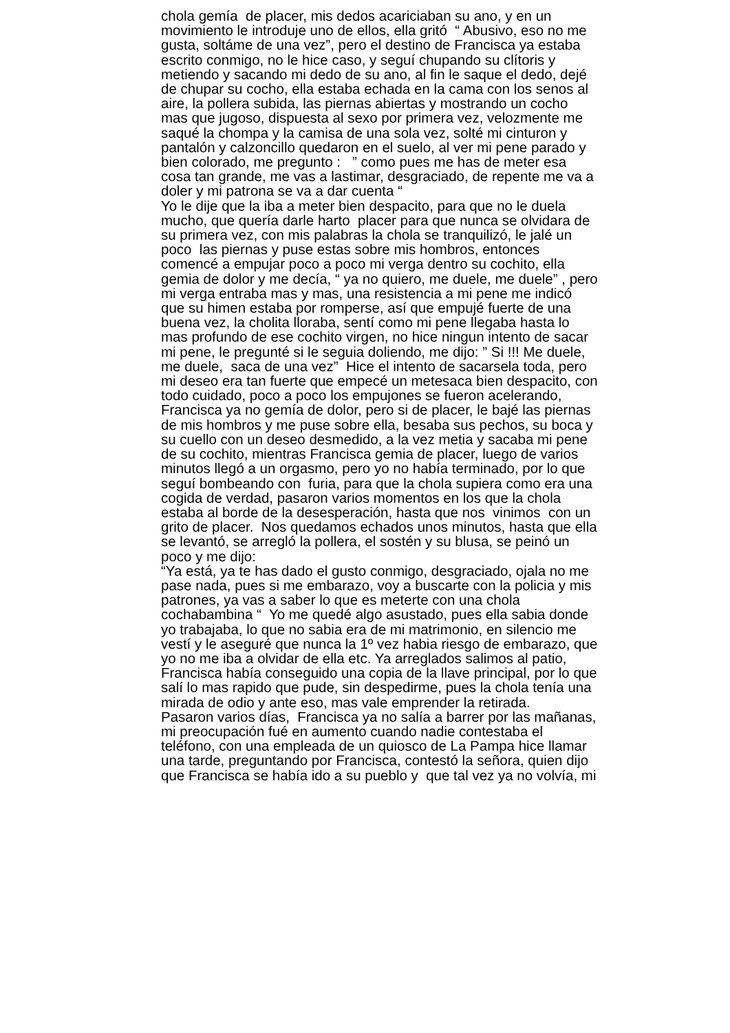chola gemía de placer, mis dedos acariciaban su ano, y en un
movimiento le introduje uno de ellos, ella gritó “ Abusivo, eso no me
gusta, soltáme de una vez”, pero el destino de Francisca ya estaba
escrito conmigo, no le hice caso, y seguí chupando su clítoris y
metiendo y sacando mi dedo de su ano, al fin le saque el dedo, dejé
de chupar su cocho, ella estaba echada en la cama con los senos al
aire, la pollera subida, las piernas abiertas y mostrando un cocho
mas que jugoso, dispuesta al sexo por primera vez, velozmente me
saqué la chompa y la camisa de una sola vez, solté mi cinturon y
pantalón y calzoncillo quedaron en el suelo, al ver mi pene parado y
bien colorado, me pregunto : ” como pues me has de meter esa
cosa tan grande, me vas a lastimar, desgraciado, de repente me va a
doler y mi patrona se va a dar cuenta “
Yo le dije que la iba a meter bien despacito, para que no le duela
mucho, que quería darle harto placer para que nunca se olvidara de
su primera vez, con mis palabras la chola se tranquilizó, le jalé un
poco las piernas y puse estas sobre mis hombros, entonces
comencé a empujar poco a poco mi verga dentro su cochito, ella
gemia de dolor y me decía, “ ya no quiero, me duele, me duele” , pero
mi verga entraba mas y mas, una resistencia a mi pene me indicó
que su himen estaba por romperse, así que empujé fuerte de una
buena vez, la cholita lloraba, sentí como mi pene llegaba hasta lo
mas profundo de ese cochito virgen, no hice ningun intento de sacar
mi pene, le pregunté si le seguia doliendo, me dijo: ” Si !!! Me duele,
me duele, saca de una vez” Hice el intento de sacarsela toda, pero
mi deseo era tan fuerte que empecé un metesaca bien despacito, con
todo cuidado, poco a poco los empujones se fueron acelerando,
Francisca ya no gemía de dolor, pero si de placer, le bajé las piernas
de mis hombros y me puse sobre ella, besaba sus pechos, su boca y
su cuello con un deseo desmedido, a la vez metia y sacaba mi pene
de su cochito, mientras Francisca gemia de placer, luego de varios
minutos llegó a un orgasmo, pero yo no había terminado, por lo que
seguí bombeando con furia, para que la chola supiera como era una
cogida de verdad, pasaron varios momentos en los que la chola
estaba al borde de la desesperación, hasta que nos vinimos con un
grito de placer. Nos quedamos echados unos minutos, hasta que ella
se levantó, se arregló la pollera, el sostén y su blusa, se peinó un
poco y me dijo:
“Ya está, ya te has dado el gusto conmigo, desgraciado, ojala no me
pase nada, pues si me embarazo, voy a buscarte con la policia y mis
patrones, ya vas a saber lo que es meterte con una chola
cochabambina “ Yo me quedé algo asustado, pues ella sabia donde
yo trabajaba, lo que no sabia era de mi matrimonio, en silencio me
vestí y le aseguré que nunca la 1º vez habia riesgo de embarazo, que
yo no me iba a olvidar de ella etc. Ya arreglados salimos al patio,
Francisca había conseguido una copia de la llave principal, por lo que
salí lo mas rapido que pude, sin despedirme, pues la chola tenía una
mirada de odio y ante eso, mas vale emprender la retirada.
Pasaron varios días, Francisca ya no salía a barrer por las mañanas,
mi preocupación fué en aumento cuando nadie contestaba el
teléfono, con una empleada de un quiosco de La Pampa hice llamar
una tarde, preguntando por Francisca, contestó la señora, quien dijo
que Francisca se había ido a su pueblo y que tal vez ya no volvía, mi